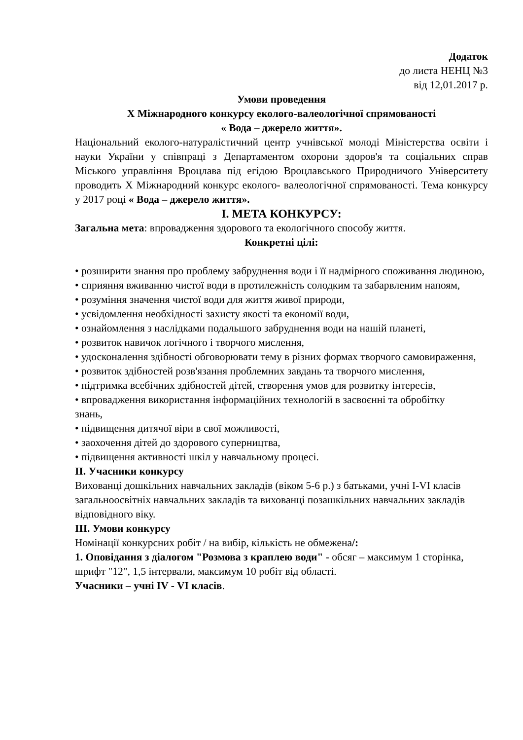Додаток
до листа НЕНЦ №3
від 12,01.2017 р.
Умови проведення
X Міжнародного конкурсу еколого-валеологічної спрямованості
« Вода – джерело життя».
Національний еколого-натуралістичний центр учнівської молоді Міністерства освіти і науки України у співпраці з Департаментом охорони здоров'я та соціальних справ Міського управління Вроцлава під егідою Вроцлавського Природничого Університету проводить X Міжнародний конкурс еколого- валеологічної спрямованості. Тема конкурсу у 2017 році « Вода – джерело життя».
I. МЕТА КОНКУРСУ:
Загальна мета: впровадження здорового та екологічного способу життя.
Конкретні цілі:
• розширити знання про проблему забруднення води і її надмірного споживання людиною,
• сприяння вживанню чистої води в протилежність солодким та забарвленим напоям,
• розуміння значення чистої води для життя живої природи,
• усвідомлення необхідності захисту якості та економії води,
• ознайомлення з наслідками подальшого забруднення води на нашій планеті,
• розвиток навичок логічного і творчого мислення,
• удосконалення здібності обговорювати тему в різних формах творчого самовираження,
• розвиток здібностей розв'язання проблемних завдань та творчого мислення,
• підтримка всебічних здібностей дітей, створення умов для розвитку інтересів,
• впровадження використання інформаційних технологій в засвоєнні та обробітку
знань,
• підвищення дитячої віри в свої можливості,
• заохочення дітей до здорового суперництва,
• підвищення активності шкіл у навчальному процесі.
II. Учасники конкурсу
Вихованці дошкільних навчальних закладів (віком 5-6 р.) з батьками, учні I-VI класів загальноосвітніх навчальних закладів та вихованці позашкільних навчальних закладів відповідного віку.
III. Умови конкурсу
Номінації конкурсних робіт / на вибір, кількість не обмежена/:
1. Оповідання з діалогом "Розмова з краплею води" - обсяг – максимум 1 сторінка, шрифт "12", 1,5 інтервали, максимум 10 робіт від області.
Учасники – учні IV - VI класів.